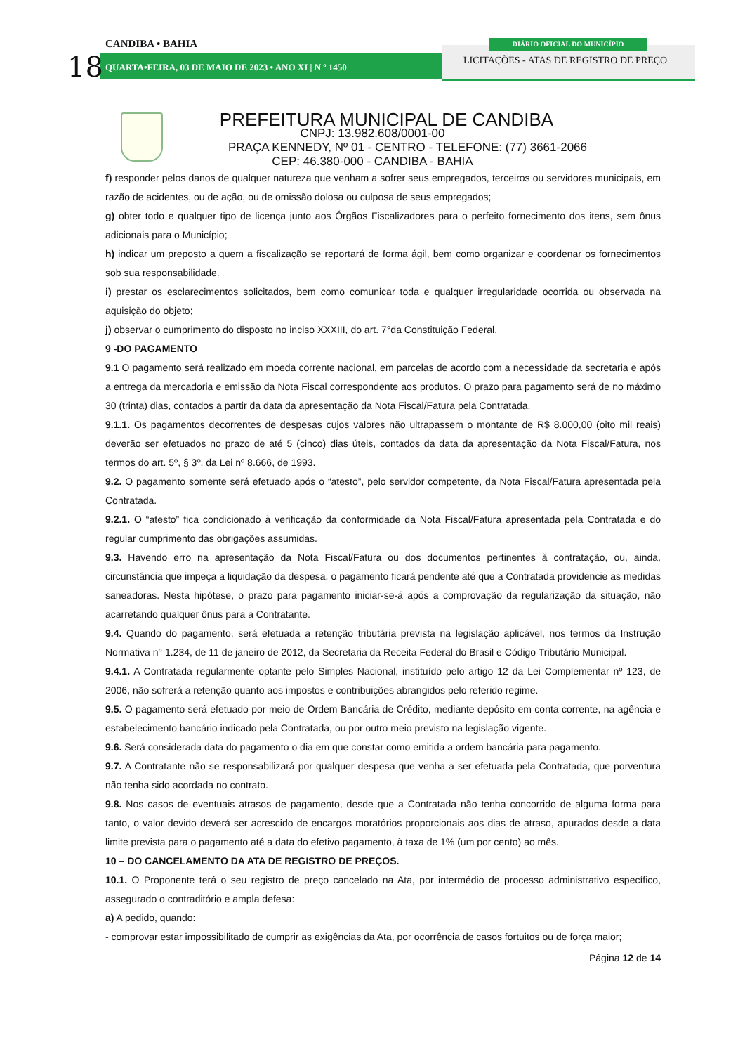CANDIBA • BAHIA
18
QUARTA•FEIRA, 03 DE MAIO DE 2023 • ANO XI | N º 1450
DIÁRIO OFICIAL DO MUNICÍPIO
LICITAÇÕES - ATAS DE REGISTRO DE PREÇO
PREFEITURA MUNICIPAL DE CANDIBA
CNPJ: 13.982.608/0001-00
PRAÇA KENNEDY, Nº 01 - CENTRO - TELEFONE: (77) 3661-2066
CEP: 46.380-000 - CANDIBA - BAHIA
f) responder pelos danos de qualquer natureza que venham a sofrer seus empregados, terceiros ou servidores municipais, em razão de acidentes, ou de ação, ou de omissão dolosa ou culposa de seus empregados;
g) obter todo e qualquer tipo de licença junto aos Órgãos Fiscalizadores para o perfeito fornecimento dos itens, sem ônus adicionais para o Município;
h) indicar um preposto a quem a fiscalização se reportará de forma ágil, bem como organizar e coordenar os fornecimentos sob sua responsabilidade.
i) prestar os esclarecimentos solicitados, bem como comunicar toda e qualquer irregularidade ocorrida ou observada na aquisição do objeto;
j) observar o cumprimento do disposto no inciso XXXIII, do art. 7°da Constituição Federal.
9 -DO PAGAMENTO
9.1 O pagamento será realizado em moeda corrente nacional, em parcelas de acordo com a necessidade da secretaria e após a entrega da mercadoria e emissão da Nota Fiscal correspondente aos produtos. O prazo para pagamento será de no máximo 30 (trinta) dias, contados a partir da data da apresentação da Nota Fiscal/Fatura pela Contratada.
9.1.1. Os pagamentos decorrentes de despesas cujos valores não ultrapassem o montante de R$ 8.000,00 (oito mil reais) deverão ser efetuados no prazo de até 5 (cinco) dias úteis, contados da data da apresentação da Nota Fiscal/Fatura, nos termos do art. 5º, § 3º, da Lei nº 8.666, de 1993.
9.2. O pagamento somente será efetuado após o “atesto”, pelo servidor competente, da Nota Fiscal/Fatura apresentada pela Contratada.
9.2.1. O “atesto” fica condicionado à verificação da conformidade da Nota Fiscal/Fatura apresentada pela Contratada e do regular cumprimento das obrigações assumidas.
9.3. Havendo erro na apresentação da Nota Fiscal/Fatura ou dos documentos pertinentes à contratação, ou, ainda, circunstância que impeça a liquidação da despesa, o pagamento ficará pendente até que a Contratada providencie as medidas saneadoras. Nesta hipótese, o prazo para pagamento iniciar-se-á após a comprovação da regularização da situação, não acarretando qualquer ônus para a Contratante.
9.4. Quando do pagamento, será efetuada a retenção tributária prevista na legislação aplicável, nos termos da Instrução Normativa n° 1.234, de 11 de janeiro de 2012, da Secretaria da Receita Federal do Brasil e Código Tributário Municipal.
9.4.1. A Contratada regularmente optante pelo Simples Nacional, instituído pelo artigo 12 da Lei Complementar nº 123, de 2006, não sofrerá a retenção quanto aos impostos e contribuições abrangidos pelo referido regime.
9.5. O pagamento será efetuado por meio de Ordem Bancária de Crédito, mediante depósito em conta corrente, na agência e estabelecimento bancário indicado pela Contratada, ou por outro meio previsto na legislação vigente.
9.6. Será considerada data do pagamento o dia em que constar como emitida a ordem bancária para pagamento.
9.7. A Contratante não se responsabilizará por qualquer despesa que venha a ser efetuada pela Contratada, que porventura não tenha sido acordada no contrato.
9.8. Nos casos de eventuais atrasos de pagamento, desde que a Contratada não tenha concorrido de alguma forma para tanto, o valor devido deverá ser acrescido de encargos moratórios proporcionais aos dias de atraso, apurados desde a data limite prevista para o pagamento até a data do efetivo pagamento, à taxa de 1% (um por cento) ao mês.
10 – DO CANCELAMENTO DA ATA DE REGISTRO DE PREÇOS.
10.1. O Proponente terá o seu registro de preço cancelado na Ata, por intermédio de processo administrativo específico, assegurado o contraditório e ampla defesa:
a) A pedido, quando:
- comprovar estar impossibilitado de cumprir as exigências da Ata, por ocorrência de casos fortuitos ou de força maior;
Página 12 de 14